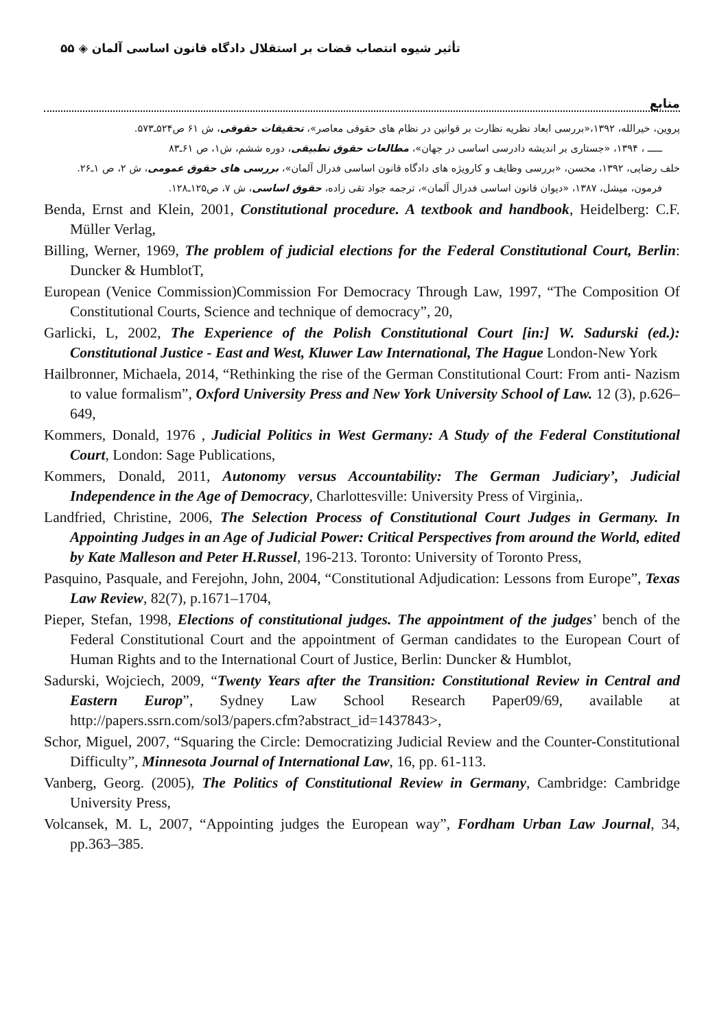تأثیر شیوه انتصاب قضات بر استقلال دادگاه قانون اساسی آلمان ◈ ۵۵
منابع
پروین، خیرالله، ۱۳۹۲،«بررسی ابعاد نظریه نظارت بر قوانین در نظام های حقوقی معاصر»، تحقیقات حقوقی، ش ۶۱ ص۵۲۴ـ۵۷۳.
ـــــ ، ۱۳۹۴، «جستاری بر اندیشه دادرسی اساسی در جهان»، مطالعات حقوق تطبیقی، دوره ششم، ش۱، ص ۶۱ـ۸۳
خلف رضایی، ۱۳۹۲، محسن، «بررسی وظایف و کارویژه های دادگاه قانون اساسی فدرال آلمان»، بررسی های حقوق عمومی، ش ۲، ص ۱ـ۲۶.
فرمون، میشل، ۱۳۸۷، «دیوان قانون اساسی فدرال آلمان»، ترجمه جواد تقی زاده، حقوق اساسی، ش ۷، ص۱۲۵ـ۱۲۸.
Benda, Ernst and Klein, 2001, Constitutional procedure. A textbook and handbook, Heidelberg: C.F. Müller Verlag,
Billing, Werner, 1969, The problem of judicial elections for the Federal Constitutional Court, Berlin: Duncker & HumblotT,
European (Venice Commission)Commission For Democracy Through Law, 1997, “The Composition Of Constitutional Courts, Science and technique of democracy”, 20,
Garlicki, L, 2002, The Experience of the Polish Constitutional Court [in:] W. Sadurski (ed.): Constitutional Justice - East and West, Kluwer Law International, The Hague London-New York
Hailbronner, Michaela, 2014, “Rethinking the rise of the German Constitutional Court: From anti- Nazism to value formalism”, Oxford University Press and New York University School of Law. 12 (3), p.626–649,
Kommers, Donald, 1976 , Judicial Politics in West Germany: A Study of the Federal Constitutional Court, London: Sage Publications,
Kommers, Donald, 2011, Autonomy versus Accountability: The German Judiciary’, Judicial Independence in the Age of Democracy, Charlottesville: University Press of Virginia,.
Landfried, Christine, 2006, The Selection Process of Constitutional Court Judges in Germany. In Appointing Judges in an Age of Judicial Power: Critical Perspectives from around the World, edited by Kate Malleson and Peter H.Russel, 196-213. Toronto: University of Toronto Press,
Pasquino, Pasquale, and Ferejohn, John, 2004, “Constitutional Adjudication: Lessons from Europe”, Texas Law Review, 82(7), p.1671–1704,
Pieper, Stefan, 1998, Elections of constitutional judges. The appointment of the judges’ bench of the Federal Constitutional Court and the appointment of German candidates to the European Court of Human Rights and to the International Court of Justice, Berlin: Duncker & Humblot,
Sadurski, Wojciech, 2009, “Twenty Years after the Transition: Constitutional Review in Central and Eastern Europ”, Sydney Law School Research Paper09/69, available at http://papers.ssrn.com/sol3/papers.cfm?abstract_id=1437843>,
Schor, Miguel, 2007, “Squaring the Circle: Democratizing Judicial Review and the Counter-Constitutional Difficulty”, Minnesota Journal of International Law, 16, pp. 61-113.
Vanberg, Georg. (2005), The Politics of Constitutional Review in Germany, Cambridge: Cambridge University Press,
Volcansek, M. L, 2007, “Appointing judges the European way”, Fordham Urban Law Journal, 34, pp.363–385.